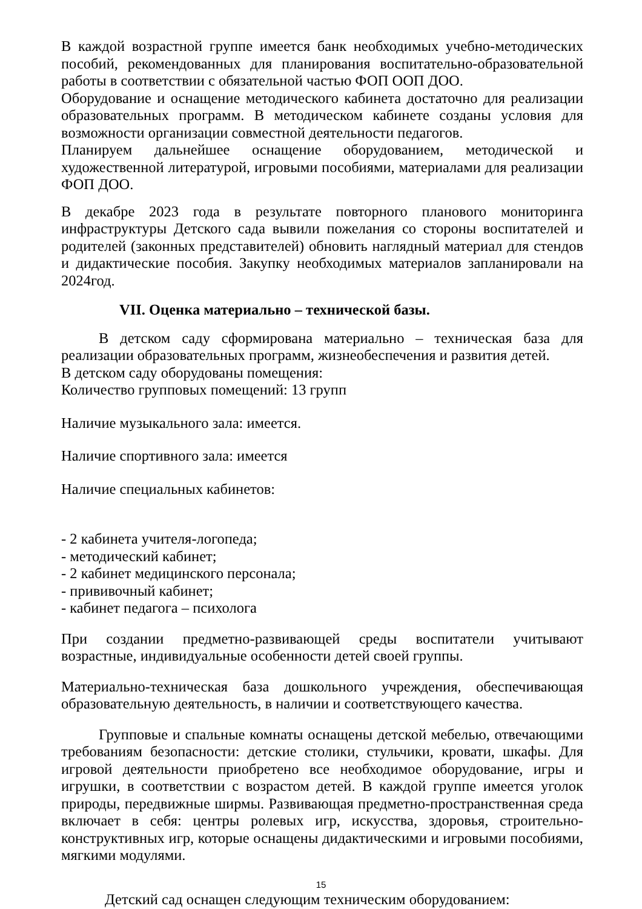В каждой возрастной группе имеется банк необходимых учебно-методических пособий, рекомендованных для планирования воспитательно-образовательной работы в соответствии с обязательной частью ФОП ООП ДОО.
Оборудование и оснащение методического кабинета достаточно для реализации образовательных программ. В методическом кабинете созданы условия для возможности организации совместной деятельности педагогов.
Планируем дальнейшее оснащение оборудованием, методической и художественной литературой, игровыми пособиями, материалами для реализации ФОП ДОО.
В декабре 2023 года в результате повторного планового мониторинга инфраструктуры Детского сада вывили пожелания со стороны воспитателей и родителей (законных представителей) обновить наглядный материал для стендов и дидактические пособия. Закупку необходимых материалов запланировали на 2024год.
VII. Оценка материально – технической базы.
В детском саду сформирована материально – техническая база для реализации образовательных программ, жизнеобеспечения и развития детей.
В детском саду оборудованы помещения:
Количество групповых помещений: 13 групп
Наличие музыкального зала: имеется.
Наличие спортивного зала: имеется
Наличие специальных кабинетов:
- 2 кабинета учителя-логопеда;
- методический кабинет;
- 2 кабинет медицинского персонала;
- прививочный кабинет;
- кабинет педагога – психолога
При создании предметно-развивающей среды воспитатели учитывают возрастные, индивидуальные особенности детей своей группы.
Материально-техническая база дошкольного учреждения, обеспечивающая образовательную деятельность, в наличии и соответствующего качества.
Групповые и спальные комнаты оснащены детской мебелью, отвечающими требованиям безопасности: детские столики, стульчики, кровати, шкафы. Для игровой деятельности приобретено все необходимое оборудование, игры и игрушки, в соответствии с возрастом детей. В каждой группе имеется уголок природы, передвижные ширмы. Развивающая предметно-пространственная среда включает в себя: центры ролевых игр, искусства, здоровья, строительно-конструктивных игр, которые оснащены дидактическими и игровыми пособиями, мягкими модулями.
Детский сад оснащен следующим техническим оборудованием:
15